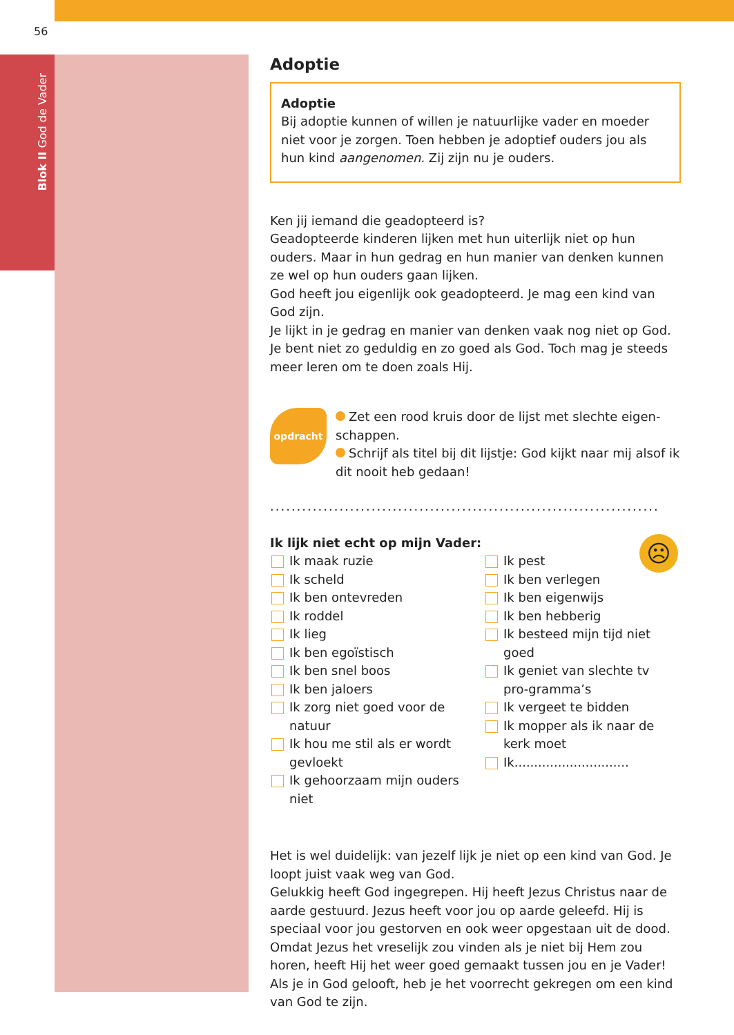56
Blok II God de Vader
Adoptie
Adoptie
Bij adoptie kunnen of willen je natuurlijke vader en moeder niet voor je zorgen. Toen hebben je adoptief ouders jou als hun kind aangenomen. Zij zijn nu je ouders.
Ken jij iemand die geadopteerd is?
Geadopteerde kinderen lijken met hun uiterlijk niet op hun ouders. Maar in hun gedrag en hun manier van denken kunnen ze wel op hun ouders gaan lijken.
God heeft jou eigenlijk ook geadopteerd. Je mag een kind van God zijn.
Je lijkt in je gedrag en manier van denken vaak nog niet op God. Je bent niet zo geduldig en zo goed als God. Toch mag je steeds meer leren om te doen zoals Hij.
opdracht
Zet een rood kruis door de lijst met slechte eigen-schappen.
Schrijf als titel bij dit lijstje: God kijkt naar mij alsof ik dit nooit heb gedaan!
.........................................................................
☹
Ik lijk niet echt op mijn Vader:
Ik maak ruzie
Ik scheld
Ik ben ontevreden
Ik roddel
Ik lieg
Ik ben egoïstisch
Ik ben snel boos
Ik ben jaloers
Ik zorg niet goed voor de natuur
Ik hou me stil als er wordt gevloekt
Ik gehoorzaam mijn ouders niet
Ik pest
Ik ben verlegen
Ik ben eigenwijs
Ik ben hebberig
Ik besteed mijn tijd niet goed
Ik geniet van slechte tv pro-gramma’s
Ik vergeet te bidden
Ik mopper als ik naar de kerk moet
Ik.............................
Het is wel duidelijk: van jezelf lijk je niet op een kind van God. Je loopt juist vaak weg van God.
Gelukkig heeft God ingegrepen. Hij heeft Jezus Christus naar de aarde gestuurd. Jezus heeft voor jou op aarde geleefd. Hij is speciaal voor jou gestorven en ook weer opgestaan uit de dood. Omdat Jezus het vreselijk zou vinden als je niet bij Hem zou horen, heeft Hij het weer goed gemaakt tussen jou en je Vader! Als je in God gelooft, heb je het voorrecht gekregen om een kind van God te zijn.